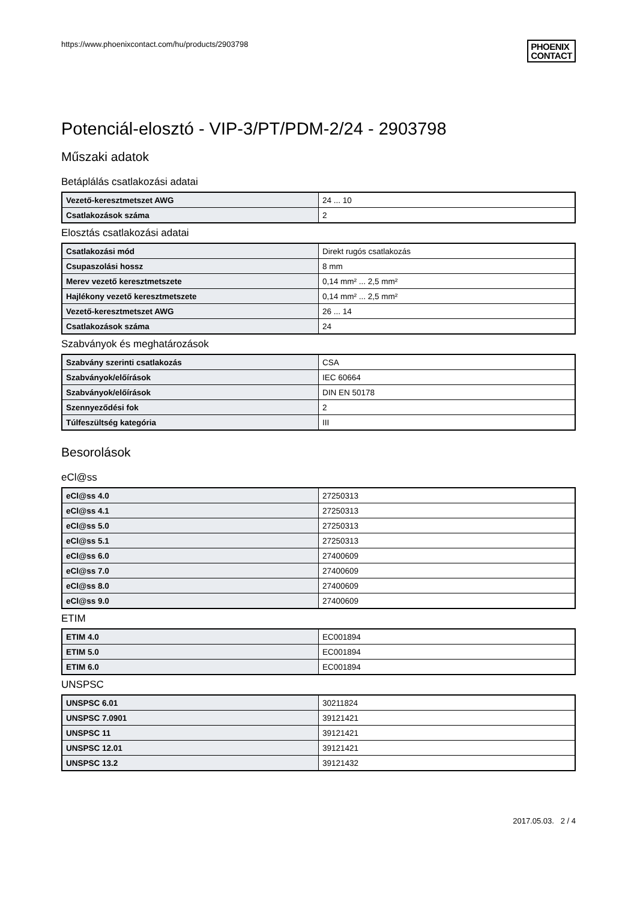https://www.phoenixcontact.com/hu/products/2903798
PHOENIX
CONTACT
Potenciál-elosztó - VIP-3/PT/PDM-2/24 - 2903798
Műszaki adatok
Betáplálás csatlakozási adatai
| Vezető-keresztmetszet AWG | 24 ... 10 |
| Csatlakozások száma | 2 |
Elosztás csatlakozási adatai
| Csatlakozási mód | Direkt rugós csatlakozás |
| Csupaszolási hossz | 8 mm |
| Merev vezető keresztmetszete | 0,14 mm² ... 2,5 mm² |
| Hajlékony vezető keresztmetszete | 0,14 mm² ... 2,5 mm² |
| Vezető-keresztmetszet AWG | 26 ... 14 |
| Csatlakozások száma | 24 |
Szabványok és meghatározások
| Szabvány szerinti csatlakozás | CSA |
| Szabványok/előírások | IEC 60664 |
| Szabványok/előírások | DIN EN 50178 |
| Szennyeződési fok | 2 |
| Túlfeszültség kategória | III |
Besorolások
eCl@ss
| eCl@ss 4.0 | 27250313 |
| eCl@ss 4.1 | 27250313 |
| eCl@ss 5.0 | 27250313 |
| eCl@ss 5.1 | 27250313 |
| eCl@ss 6.0 | 27400609 |
| eCl@ss 7.0 | 27400609 |
| eCl@ss 8.0 | 27400609 |
| eCl@ss 9.0 | 27400609 |
ETIM
| ETIM 4.0 | EC001894 |
| ETIM 5.0 | EC001894 |
| ETIM 6.0 | EC001894 |
UNSPSC
| UNSPSC 6.01 | 30211824 |
| UNSPSC 7.0901 | 39121421 |
| UNSPSC 11 | 39121421 |
| UNSPSC 12.01 | 39121421 |
| UNSPSC 13.2 | 39121432 |
2017.05.03. 2 / 4